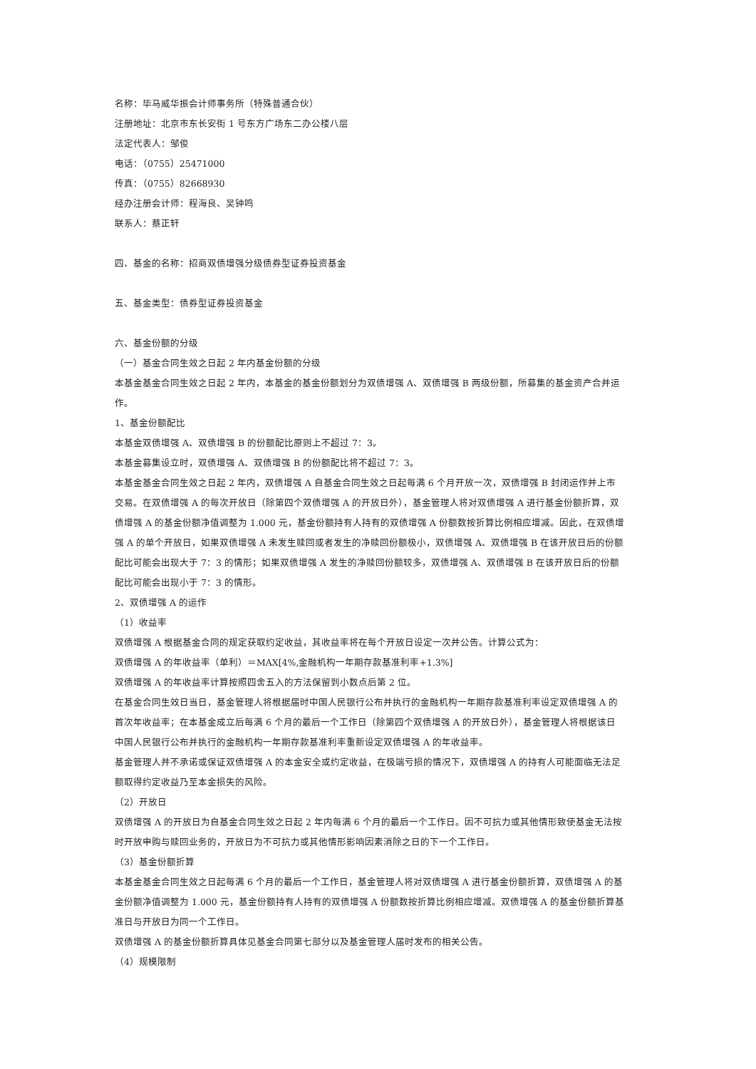名称：毕马威华振会计师事务所（特殊普通合伙）
注册地址：北京市东长安街 1 号东方广场东二办公楼八层
法定代表人：邹俊
电话：（0755）25471000
传真：（0755）82668930
经办注册会计师：程海良、吴钟鸣
联系人：蔡正轩
四、基金的名称：招商双债增强分级债券型证券投资基金
五、基金类型：债券型证券投资基金
六、基金份额的分级
（一）基金合同生效之日起 2 年内基金份额的分级
本基金基金合同生效之日起 2 年内，本基金的基金份额划分为双债增强 A、双债增强 B 两级份额，所募集的基金资产合并运作。
1、基金份额配比
本基金双债增强 A、双债增强 B 的份额配比原则上不超过 7：3。
本基金募集设立时，双债增强 A、双债增强 B 的份额配比将不超过 7：3。
本基金基金合同生效之日起 2 年内，双债增强 A 自基金合同生效之日起每满 6 个月开放一次，双债增强 B 封闭运作并上市交易。在双债增强 A 的每次开放日（除第四个双债增强 A 的开放日外），基金管理人将对双债增强 A 进行基金份额折算，双债增强 A 的基金份额净值调整为 1.000 元，基金份额持有人持有的双债增强 A 份额数按折算比例相应增减。因此，在双债增强 A 的单个开放日，如果双债增强 A 未发生赎回或者发生的净赎回份额极小，双债增强 A、双债增强 B 在该开放日后的份额配比可能会出现大于 7：3 的情形；如果双债增强 A 发生的净赎回份额较多，双债增强 A、双债增强 B 在该开放日后的份额配比可能会出现小于 7：3 的情形。
2、双债增强 A 的运作
（1）收益率
双债增强 A 根据基金合同的规定获取约定收益，其收益率将在每个开放日设定一次并公告。计算公式为：
双债增强 A 的年收益率（单利）＝MAX[4%,金融机构一年期存款基准利率+1.3%]
双债增强 A 的年收益率计算按照四舍五入的方法保留到小数点后第 2 位。
在基金合同生效日当日，基金管理人将根据届时中国人民银行公布并执行的金融机构一年期存款基准利率设定双债增强 A 的首次年收益率；在本基金成立后每满 6 个月的最后一个工作日（除第四个双债增强 A 的开放日外），基金管理人将根据该日中国人民银行公布并执行的金融机构一年期存款基准利率重新设定双债增强 A 的年收益率。
基金管理人并不承诺或保证双债增强 A 的本金安全或约定收益，在极端亏损的情况下，双债增强 A 的持有人可能面临无法足额取得约定收益乃至本金损失的风险。
（2）开放日
双债增强 A 的开放日为自基金合同生效之日起 2 年内每满 6 个月的最后一个工作日。因不可抗力或其他情形致使基金无法按时开放申购与赎回业务的，开放日为不可抗力或其他情形影响因素消除之日的下一个工作日。
（3）基金份额折算
本基金基金合同生效之日起每满 6 个月的最后一个工作日，基金管理人将对双债增强 A 进行基金份额折算，双债增强 A 的基金份额净值调整为 1.000 元，基金份额持有人持有的双债增强 A 份额数按折算比例相应增减。双债增强 A 的基金份额折算基准日与开放日为同一个工作日。
双债增强 A 的基金份额折算具体见基金合同第七部分以及基金管理人届时发布的相关公告。
（4）规模限制